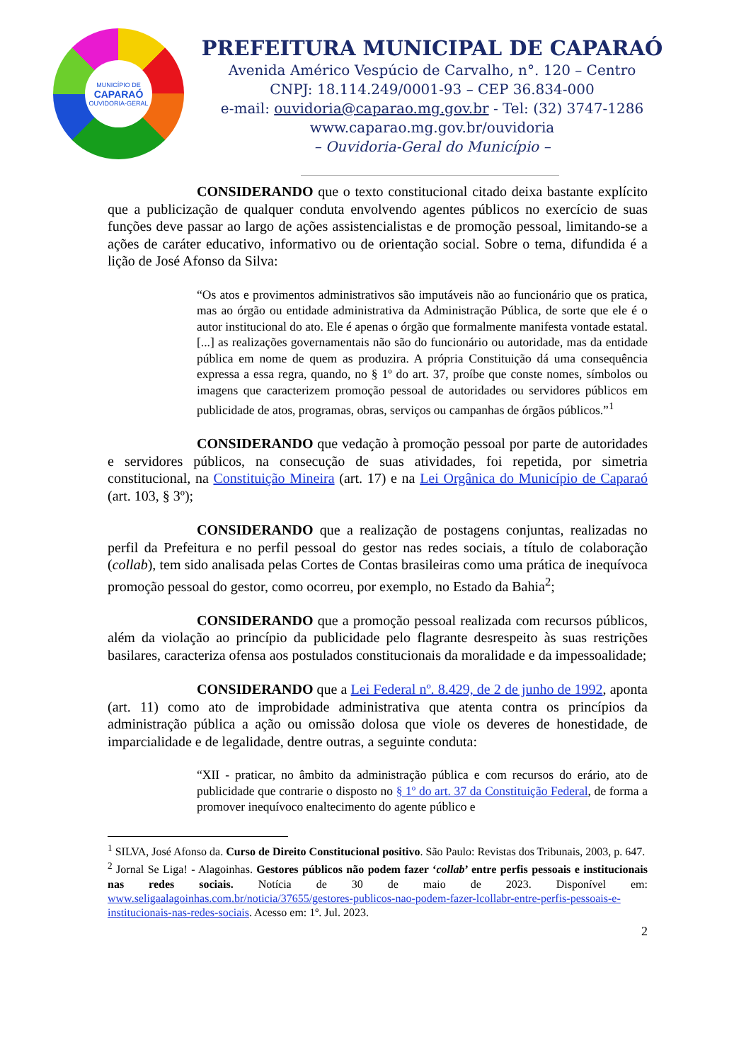MUNICÍPIO DE
CAPARAÓ
OUVIDORIA-GERAL
PREFEITURA MUNICIPAL DE CAPARAÓ
Avenida Américo Vespúcio de Carvalho, n°. 120 – Centro
CNPJ: 18.114.249/0001-93 – CEP 36.834-000
e-mail: ouvidoria@caparao.mg.gov.br - Tel: (32) 3747-1286
www.caparao.mg.gov.br/ouvidoria
– Ouvidoria-Geral do Município –
CONSIDERANDO que o texto constitucional citado deixa bastante explícito que a publicização de qualquer conduta envolvendo agentes públicos no exercício de suas funções deve passar ao largo de ações assistencialistas e de promoção pessoal, limitando-se a ações de caráter educativo, informativo ou de orientação social. Sobre o tema, difundida é a lição de José Afonso da Silva:
“Os atos e provimentos administrativos são imputáveis não ao funcionário que os pratica, mas ao órgão ou entidade administrativa da Administração Pública, de sorte que ele é o autor institucional do ato. Ele é apenas o órgão que formalmente manifesta vontade estatal. [...] as realizações governamentais não são do funcionário ou autoridade, mas da entidade pública em nome de quem as produzira. A própria Constituição dá uma consequência expressa a essa regra, quando, no § 1º do art. 37, proíbe que conste nomes, símbolos ou imagens que caracterizem promoção pessoal de autoridades ou servidores públicos em publicidade de atos, programas, obras, serviços ou campanhas de órgãos públicos.”<sup>1</sup>
CONSIDERANDO que vedação à promoção pessoal por parte de autoridades e servidores públicos, na consecução de suas atividades, foi repetida, por simetria constitucional, na Constituição Mineira (art. 17) e na Lei Orgânica do Município de Caparaó (art. 103, § 3º);
CONSIDERANDO que a realização de postagens conjuntas, realizadas no perfil da Prefeitura e no perfil pessoal do gestor nas redes sociais, a título de colaboração (collab), tem sido analisada pelas Cortes de Contas brasileiras como uma prática de inequívoca promoção pessoal do gestor, como ocorreu, por exemplo, no Estado da Bahia<sup>2</sup>;
CONSIDERANDO que a promoção pessoal realizada com recursos públicos, além da violação ao princípio da publicidade pelo flagrante desrespeito às suas restrições basilares, caracteriza ofensa aos postulados constitucionais da moralidade e da impessoalidade;
CONSIDERANDO que a Lei Federal nº. 8.429, de 2 de junho de 1992, aponta (art. 11) como ato de improbidade administrativa que atenta contra os princípios da administração pública a ação ou omissão dolosa que viole os deveres de honestidade, de imparcialidade e de legalidade, dentre outras, a seguinte conduta:
“XII - praticar, no âmbito da administração pública e com recursos do erário, ato de publicidade que contrarie o disposto no § 1º do art. 37 da Constituição Federal, de forma a promover inequívoco enaltecimento do agente público e
<sup>1</sup> SILVA, José Afonso da. Curso de Direito Constitucional positivo. São Paulo: Revistas dos Tribunais, 2003, p. 647.
<sup>2</sup> Jornal Se Liga! - Alagoinhas. Gestores públicos não podem fazer ‘collab’ entre perfis pessoais e institucionais nas redes sociais. Notícia de 30 de maio de 2023. Disponível em: www.seligaalagoinhas.com.br/noticia/37655/gestores-publicos-nao-podem-fazer-lcollabr-entre-perfis-pessoais-e-institucionais-nas-redes-sociais. Acesso em: 1º. Jul. 2023.
2